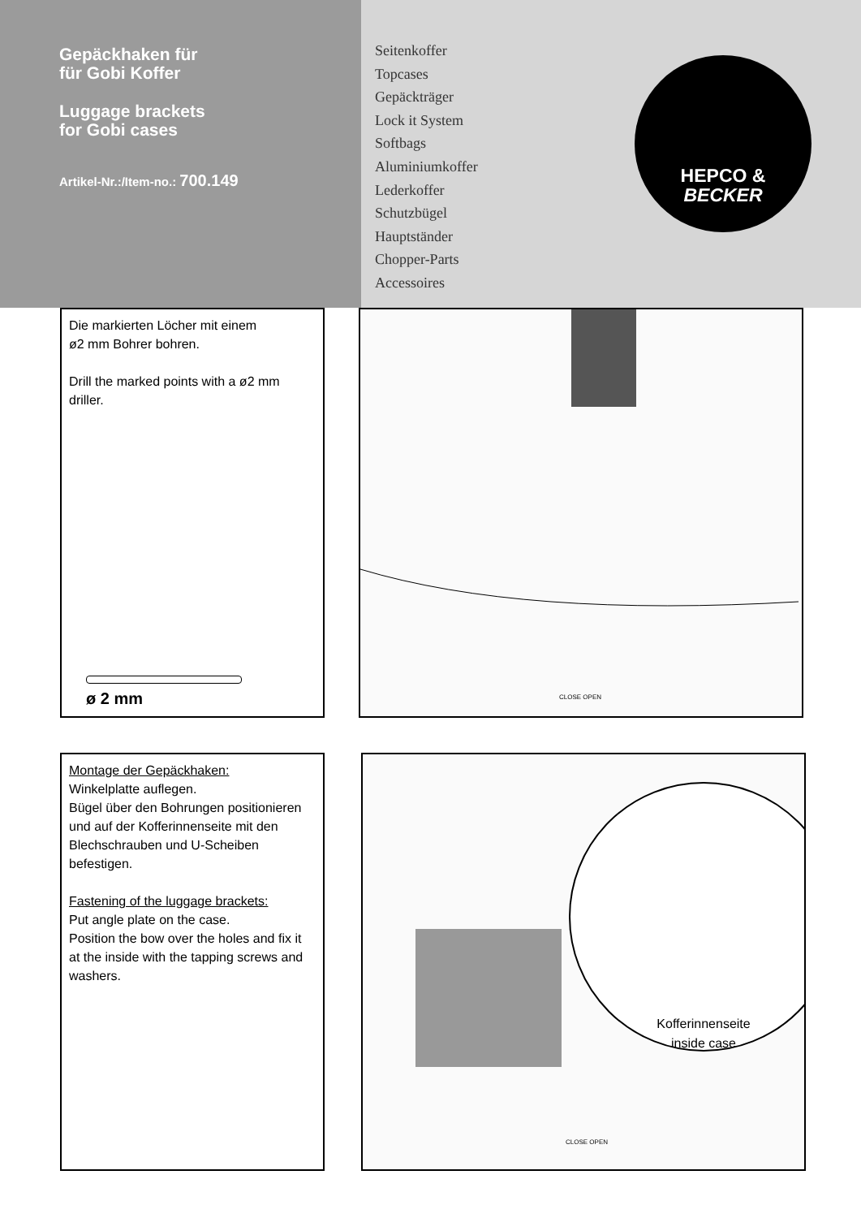Gepäckhaken für
für Gobi Koffer
Luggage brackets
for Gobi cases
Artikel-Nr.:/Item-no.: 700.149
Seitenkoffer
Topcases
Gepäckträger
Lock it System
Softbags
Aluminiumkoffer
Lederkoffer
Schutzbügel
Hauptständer
Chopper-Parts
Accessoires
HEPCO &
BECKER
Die markierten Löcher mit einem
ø2 mm Bohrer bohren.
Drill the marked points with a ø2 mm driller.
ø 2 mm
CLOSE OPEN
Montage der Gepäckhaken:
Winkelplatte auflegen.
Bügel über den Bohrungen positionieren und auf der Kofferinnenseite mit den Blechschrauben und U-Scheiben befestigen.
Fastening of the luggage brackets:
Put angle plate on the case.
Position the bow over the holes and fix it at the inside with the tapping screws and washers.
CLOSE OPEN
Kofferinnenseite
inside case